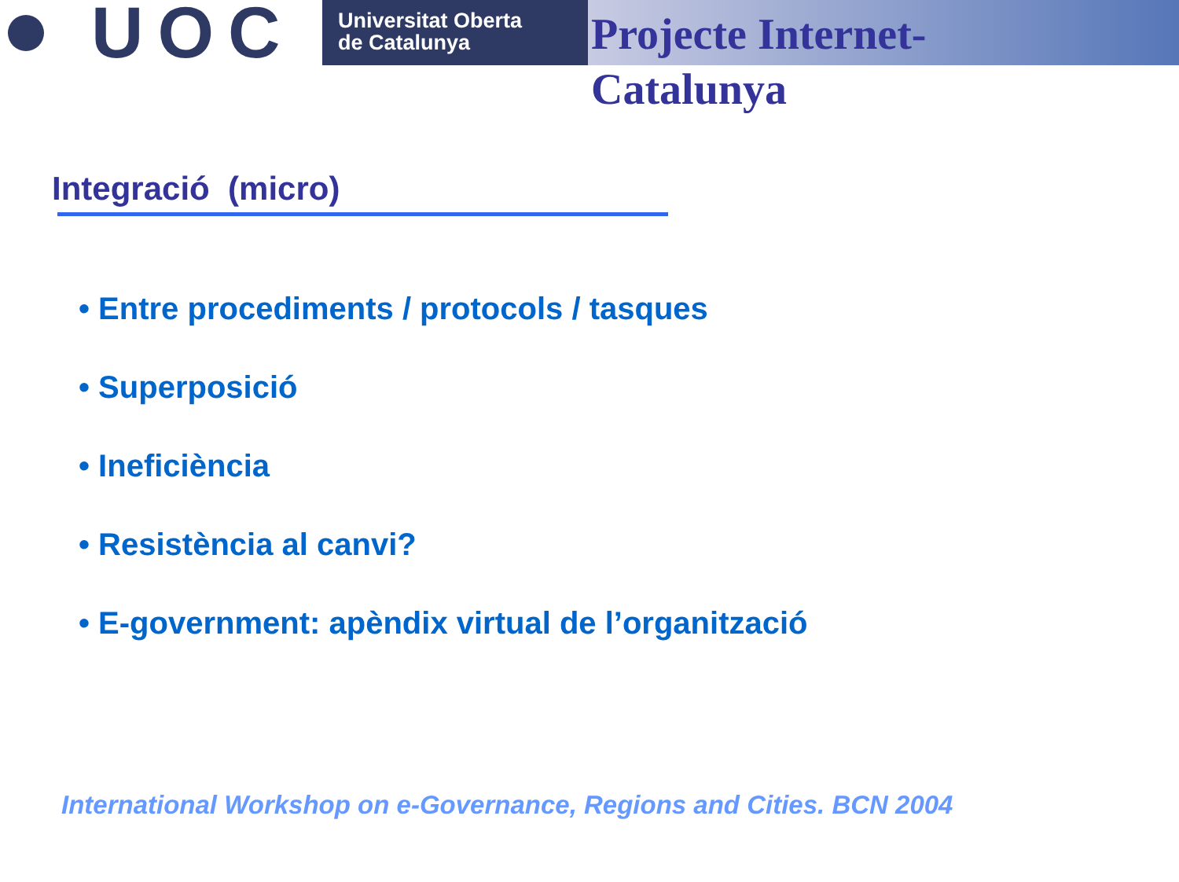UOC
Universitat Oberta
de Catalunya
Projecte Internet-
Catalunya
Integració (micro)
• Entre procediments / protocols / tasques
• Superposició
• Ineficiència
• Resistència al canvi?
• E-government: apèndix virtual de l’organització
International Workshop on e-Governance, Regions and Cities. BCN 2004